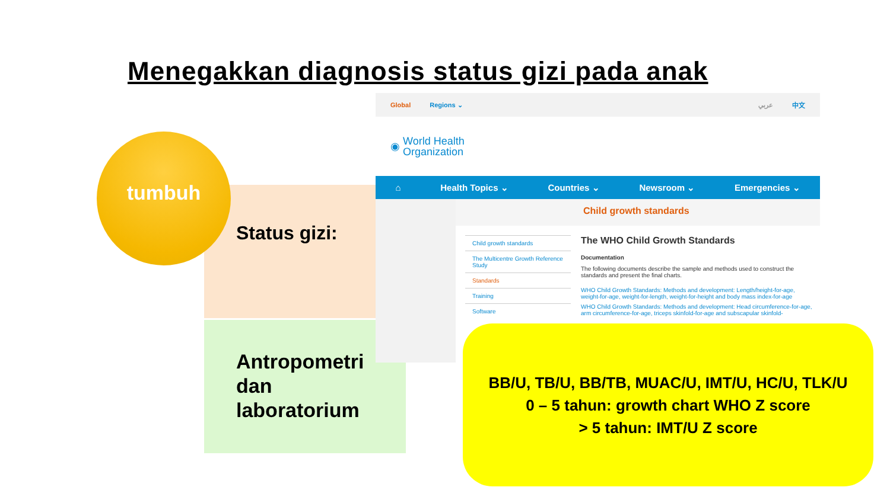Menegakkan diagnosis status gizi pada anak
tumbuh
Status gizi:
Antropometri
dan
laboratorium
Global Regions ⌄ عربي 中文
◉ World Health
Organization
⌂ Health Topics ⌄ Countries ⌄ Newsroom ⌄ Emergencies ⌄
Child growth standards
Child growth standards
The Multicentre Growth Reference Study
Standards
Training
Software
The WHO Child Growth Standards
Documentation
The following documents describe the sample and methods used to construct the standards and present the final charts.
WHO Child Growth Standards: Methods and development: Length/height-for-age, weight-for-age, weight-for-length, weight-for-height and body mass index-for-age
WHO Child Growth Standards: Methods and development: Head circumference-for-age, arm circumference-for-age, triceps skinfold-for-age and subscapular skinfold-
BB/U, TB/U, BB/TB, MUAC/U, IMT/U, HC/U, TLK/U
0 – 5 tahun: growth chart WHO Z score
> 5 tahun: IMT/U Z score